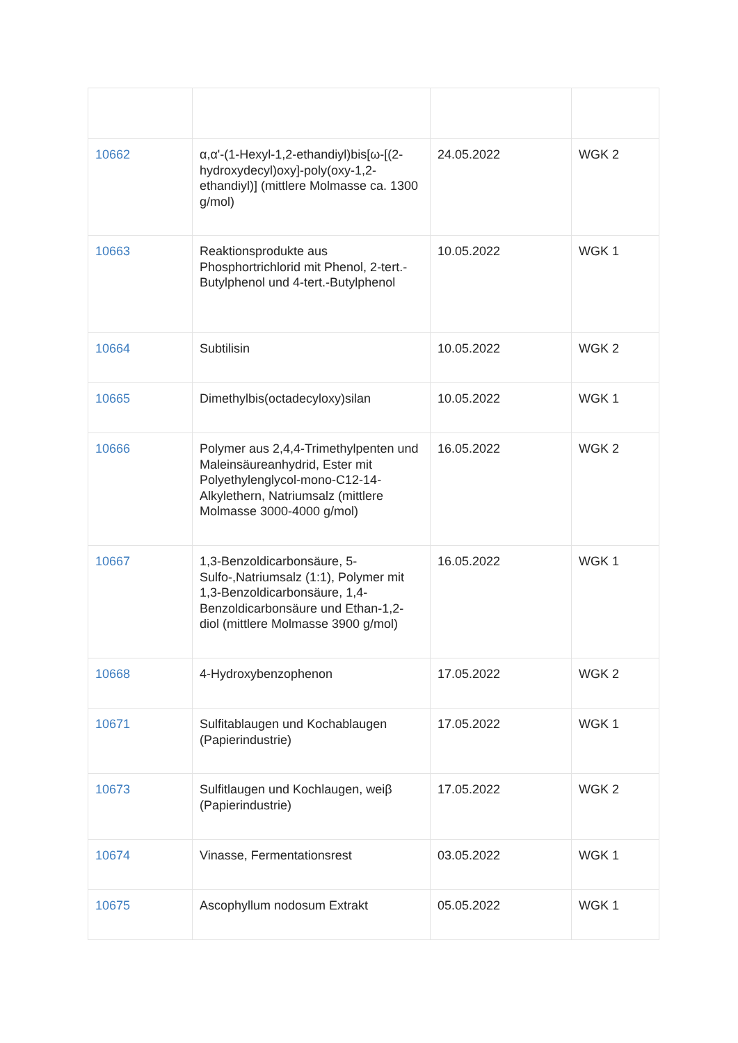| 10662 | α,α'-(1-Hexyl-1,2-ethandiyl)bis[ω-[(2-hydroxydecyl)oxy]-poly(oxy-1,2-ethandiyl)] (mittlere Molmasse ca. 1300 g/mol) | 24.05.2022 | WGK 2 |
| 10663 | Reaktionsprodukte aus Phosphortrichlorid mit Phenol, 2-tert.-Butylphenol und 4-tert.-Butylphenol | 10.05.2022 | WGK 1 |
| 10664 | Subtilisin | 10.05.2022 | WGK 2 |
| 10665 | Dimethylbis(octadecyloxy)silan | 10.05.2022 | WGK 1 |
| 10666 | Polymer aus 2,4,4-Trimethylpenten und Maleinsäureanhydrid, Ester mit Polyethylenglycol-mono-C12-14-Alkylethern, Natriumsalz (mittlere Molmasse 3000-4000 g/mol) | 16.05.2022 | WGK 2 |
| 10667 | 1,3-Benzoldicarbonsäure, 5-Sulfo-,Natriumsalz (1:1), Polymer mit 1,3-Benzoldicarbonsäure, 1,4-Benzoldicarbonsäure und Ethan-1,2-diol (mittlere Molmasse 3900 g/mol) | 16.05.2022 | WGK 1 |
| 10668 | 4-Hydroxybenzophenon | 17.05.2022 | WGK 2 |
| 10671 | Sulfitablaugen und Kochablaugen (Papierindustrie) | 17.05.2022 | WGK 1 |
| 10673 | Sulfitlaugen und Kochlaugen, weiβ (Papierindustrie) | 17.05.2022 | WGK 2 |
| 10674 | Vinasse, Fermentationsrest | 03.05.2022 | WGK 1 |
| 10675 | Ascophyllum nodosum Extrakt | 05.05.2022 | WGK 1 |